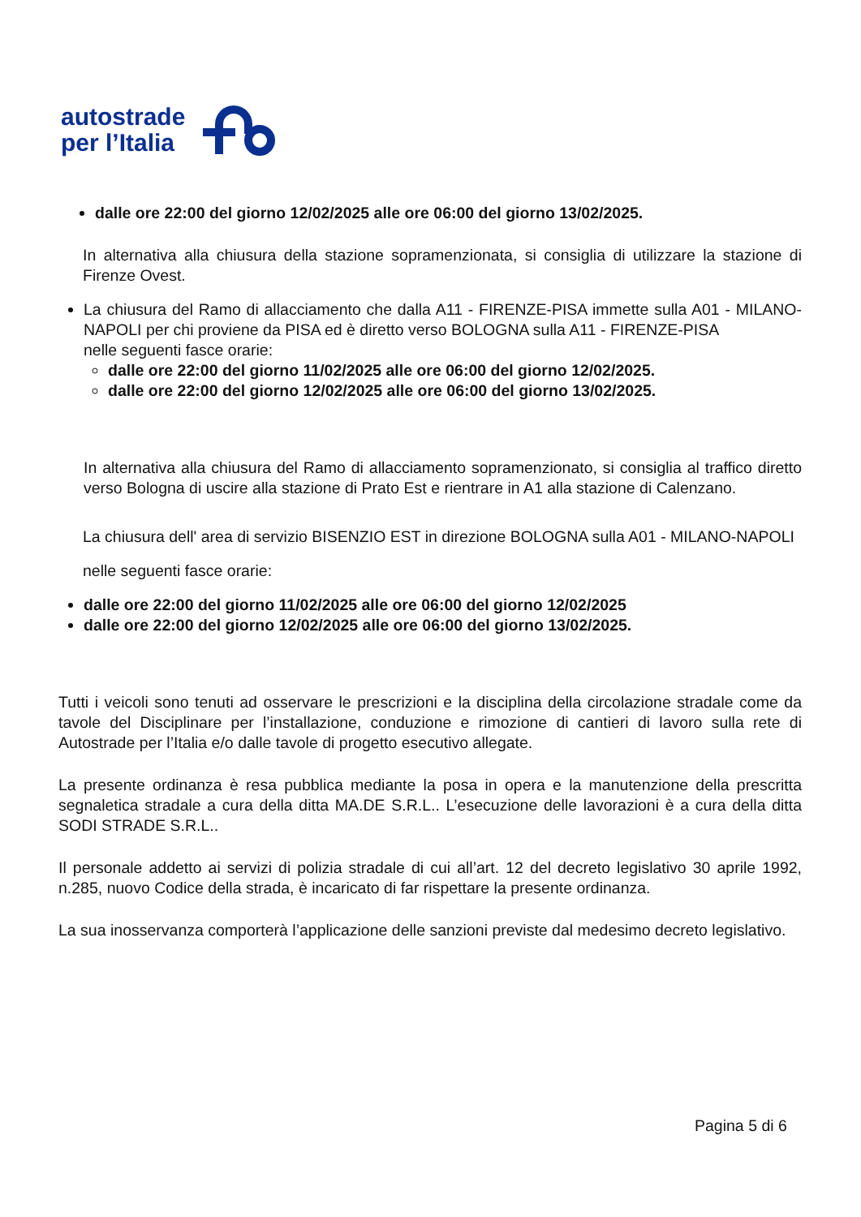autostrade
per l’Italia
dalle ore 22:00 del giorno 12/02/2025 alle ore 06:00 del giorno 13/02/2025.
In alternativa alla chiusura della stazione sopramenzionata, si consiglia di utilizzare la stazione di Firenze Ovest.
La chiusura del Ramo di allacciamento che dalla A11 - FIRENZE-PISA immette sulla A01 - MILANO-NAPOLI per chi proviene da PISA ed è diretto verso BOLOGNA sulla A11 - FIRENZE-PISA
nelle seguenti fasce orarie:
dalle ore 22:00 del giorno 11/02/2025 alle ore 06:00 del giorno 12/02/2025.
dalle ore 22:00 del giorno 12/02/2025 alle ore 06:00 del giorno 13/02/2025.
In alternativa alla chiusura del Ramo di allacciamento sopramenzionato, si consiglia al traffico diretto verso Bologna di uscire alla stazione di Prato Est e rientrare in A1 alla stazione di Calenzano.
La chiusura dell' area di servizio BISENZIO EST in direzione BOLOGNA sulla A01 - MILANO-NAPOLI
nelle seguenti fasce orarie:
dalle ore 22:00 del giorno 11/02/2025 alle ore 06:00 del giorno 12/02/2025
dalle ore 22:00 del giorno 12/02/2025 alle ore 06:00 del giorno 13/02/2025.
Tutti i veicoli sono tenuti ad osservare le prescrizioni e la disciplina della circolazione stradale come da tavole del Disciplinare per l’installazione, conduzione e rimozione di cantieri di lavoro sulla rete di Autostrade per l’Italia e/o dalle tavole di progetto esecutivo allegate.
La presente ordinanza è resa pubblica mediante la posa in opera e la manutenzione della prescritta segnaletica stradale a cura della ditta MA.DE S.R.L.. L’esecuzione delle lavorazioni è a cura della ditta SODI STRADE S.R.L..
Il personale addetto ai servizi di polizia stradale di cui all’art. 12 del decreto legislativo 30 aprile 1992, n.285, nuovo Codice della strada, è incaricato di far rispettare la presente ordinanza.
La sua inosservanza comporterà l’applicazione delle sanzioni previste dal medesimo decreto legislativo.
Pagina 5 di 6